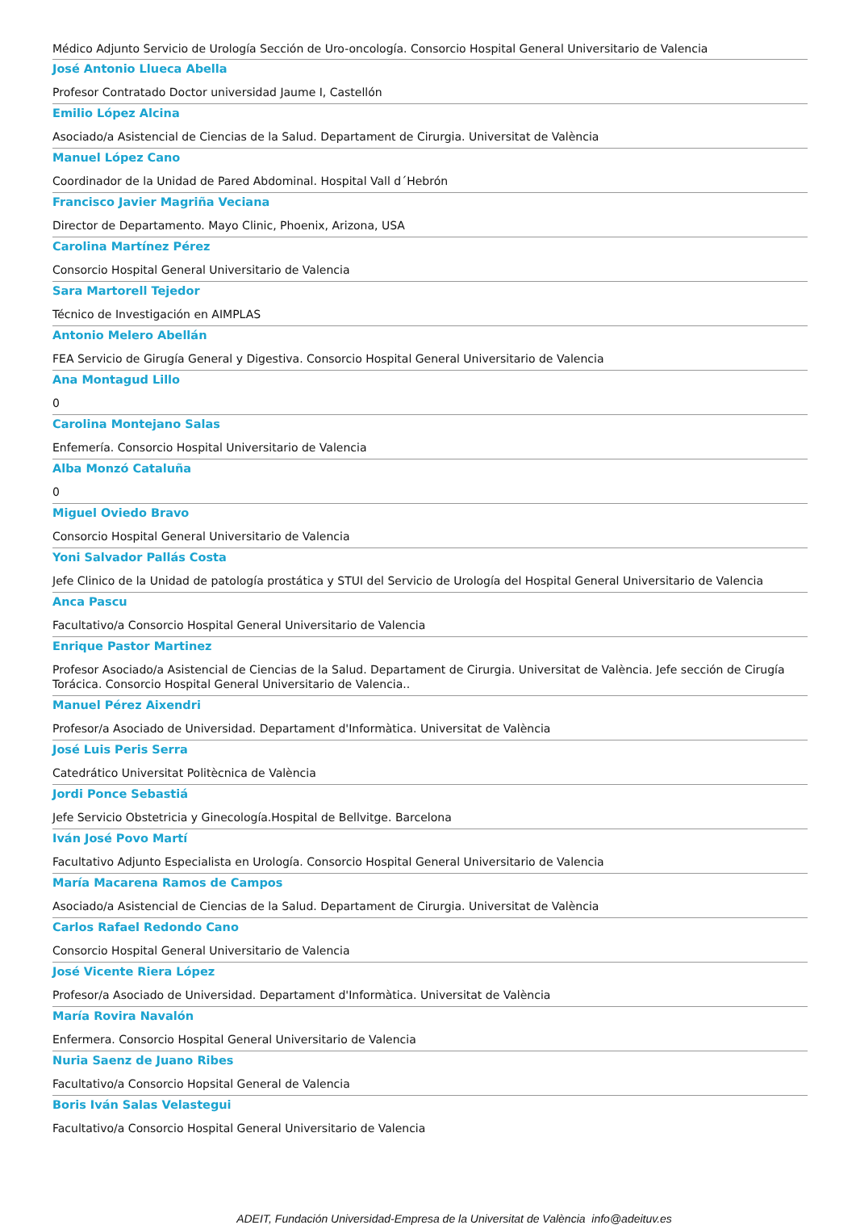Médico Adjunto Servicio de Urología Sección de Uro-oncología. Consorcio Hospital General Universitario de Valencia
José Antonio Llueca Abella
Profesor Contratado Doctor universidad Jaume I, Castellón
Emilio López Alcina
Asociado/a Asistencial de Ciencias de la Salud. Departament de Cirurgia. Universitat de València
Manuel López Cano
Coordinador de la Unidad de Pared Abdominal. Hospital Vall d´Hebrón
Francisco Javier Magriña Veciana
Director de Departamento. Mayo Clinic, Phoenix, Arizona, USA
Carolina Martínez Pérez
Consorcio Hospital General Universitario de Valencia
Sara Martorell Tejedor
Técnico de Investigación en AIMPLAS
Antonio Melero Abellán
FEA Servicio de Girugía General y Digestiva. Consorcio Hospital General Universitario de Valencia
Ana Montagud Lillo
0
Carolina Montejano Salas
Enfemería. Consorcio Hospital Universitario de Valencia
Alba Monzó Cataluña
0
Miguel Oviedo Bravo
Consorcio Hospital General Universitario de Valencia
Yoni Salvador Pallás Costa
Jefe Clinico de la Unidad de patología prostática y STUI del Servicio de Urología del Hospital General Universitario de Valencia
Anca Pascu
Facultativo/a Consorcio Hospital General Universitario de Valencia
Enrique Pastor Martinez
Profesor Asociado/a Asistencial de Ciencias de la Salud. Departament de Cirurgia. Universitat de València. Jefe sección de Cirugía Torácica. Consorcio Hospital General Universitario de Valencia..
Manuel Pérez Aixendri
Profesor/a Asociado de Universidad. Departament d'Informàtica. Universitat de València
José Luis Peris Serra
Catedrático Universitat Politècnica de València
Jordi Ponce Sebastiá
Jefe Servicio Obstetricia y Ginecología.Hospital de Bellvitge. Barcelona
Iván José Povo Martí
Facultativo Adjunto Especialista en Urología. Consorcio Hospital General Universitario de Valencia
María Macarena Ramos de Campos
Asociado/a Asistencial de Ciencias de la Salud. Departament de Cirurgia. Universitat de València
Carlos Rafael Redondo Cano
Consorcio Hospital General Universitario de Valencia
José Vicente Riera López
Profesor/a Asociado de Universidad. Departament d'Informàtica. Universitat de València
María Rovira Navalón
Enfermera. Consorcio Hospital General Universitario de Valencia
Nuria Saenz de Juano Ribes
Facultativo/a Consorcio Hopsital General de Valencia
Boris Iván Salas Velastegui
Facultativo/a Consorcio Hospital General Universitario de Valencia
ADEIT, Fundación Universidad-Empresa de la Universitat de València info@adeituv.es